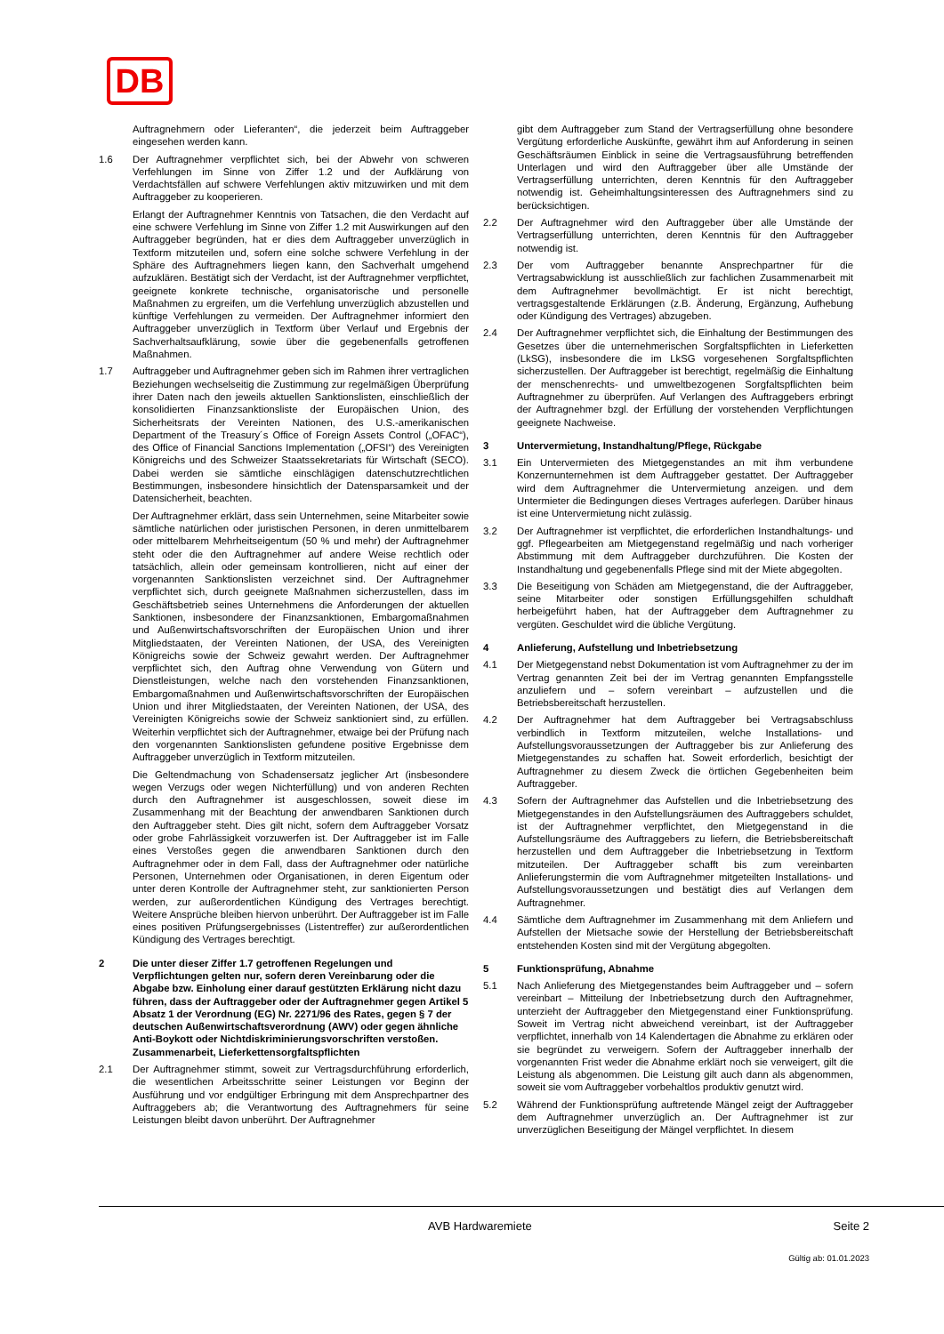DB
Auftragnehmern oder Lieferanten“, die jederzeit beim Auftraggeber eingesehen werden kann.
1.6 Der Auftragnehmer verpflichtet sich, bei der Abwehr von schweren Verfehlungen im Sinne von Ziffer 1.2 und der Aufklärung von Verdachtsfällen auf schwere Verfehlungen aktiv mitzuwirken und mit dem Auftraggeber zu kooperieren.
Erlangt der Auftragnehmer Kenntnis von Tatsachen, die den Verdacht auf eine schwere Verfehlung im Sinne von Ziffer 1.2 mit Auswirkungen auf den Auftraggeber begründen, hat er dies dem Auftraggeber unverzüglich in Textform mitzuteilen und, sofern eine solche schwere Verfehlung in der Sphäre des Auftragnehmers liegen kann, den Sachverhalt umgehend aufzuklären. Bestätigt sich der Verdacht, ist der Auftragnehmer verpflichtet, geeignete konkrete technische, organisatorische und personelle Maßnahmen zu ergreifen, um die Verfehlung unverzüglich abzustellen und künftige Verfehlungen zu vermeiden. Der Auftragnehmer informiert den Auftraggeber unverzüglich in Textform über Verlauf und Ergebnis der Sachverhaltsaufklärung, sowie über die gegebenenfalls getroffenen Maßnahmen.
1.7 Auftraggeber und Auftragnehmer geben sich im Rahmen ihrer vertraglichen Beziehungen wechselseitig die Zustimmung zur regelmäßigen Überprüfung ihrer Daten nach den jeweils aktuellen Sanktionslisten, einschließlich der konsolidierten Finanzsanktionsliste der Europäischen Union, des Sicherheitsrats der Vereinten Nationen, des U.S.-amerikanischen Department of the Treasury´s Office of Foreign Assets Control („OFAC“), des Office of Financial Sanctions Implementation („OFSI“) des Vereinigten Königreichs und des Schweizer Staatssekretariats für Wirtschaft (SECO). Dabei werden sie sämtliche einschlägigen datenschutzrechtlichen Bestimmungen, insbesondere hinsichtlich der Datensparsamkeit und der Datensicherheit, beachten.
Der Auftragnehmer erklärt, dass sein Unternehmen, seine Mitarbeiter sowie sämtliche natürlichen oder juristischen Personen, in deren unmittelbarem oder mittelbarem Mehrheitseigentum (50 % und mehr) der Auftragnehmer steht oder die den Auftragnehmer auf andere Weise rechtlich oder tatsächlich, allein oder gemeinsam kontrollieren, nicht auf einer der vorgenannten Sanktionslisten verzeichnet sind. Der Auftragnehmer verpflichtet sich, durch geeignete Maßnahmen sicherzustellen, dass im Geschäftsbetrieb seines Unternehmens die Anforderungen der aktuellen Sanktionen, insbesondere der Finanzsanktionen, Embargomaßnahmen und Außenwirtschaftsvorschriften der Europäischen Union und ihrer Mitgliedstaaten, der Vereinten Nationen, der USA, des Vereinigten Königreichs sowie der Schweiz gewahrt werden. Der Auftragnehmer verpflichtet sich, den Auftrag ohne Verwendung von Gütern und Dienstleistungen, welche nach den vorstehenden Finanzsanktionen, Embargomaßnahmen und Außenwirtschaftsvorschriften der Europäischen Union und ihrer Mitgliedstaaten, der Vereinten Nationen, der USA, des Vereinigten Königreichs sowie der Schweiz sanktioniert sind, zu erfüllen. Weiterhin verpflichtet sich der Auftragnehmer, etwaige bei der Prüfung nach den vorgenannten Sanktionslisten gefundene positive Ergebnisse dem Auftraggeber unverzüglich in Textform mitzuteilen.
Die Geltendmachung von Schadensersatz jeglicher Art (insbesondere wegen Verzugs oder wegen Nichterfüllung) und von anderen Rechten durch den Auftragnehmer ist ausgeschlossen, soweit diese im Zusammenhang mit der Beachtung der anwendbaren Sanktionen durch den Auftraggeber steht. Dies gilt nicht, sofern dem Auftraggeber Vorsatz oder grobe Fahrlässigkeit vorzuwerfen ist. Der Auftraggeber ist im Falle eines Verstoßes gegen die anwendbaren Sanktionen durch den Auftragnehmer oder in dem Fall, dass der Auftragnehmer oder natürliche Personen, Unternehmen oder Organisationen, in deren Eigentum oder unter deren Kontrolle der Auftragnehmer steht, zur sanktionierten Person werden, zur außerordentlichen Kündigung des Vertrages berechtigt. Weitere Ansprüche bleiben hiervon unberührt. Der Auftraggeber ist im Falle eines positiven Prüfungsergebnisses (Listentreffer) zur außerordentlichen Kündigung des Vertrages berechtigt.
2 Die unter dieser Ziffer 1.7 getroffenen Regelungen und Verpflichtungen gelten nur, sofern deren Vereinbarung oder die Abgabe bzw. Einholung einer darauf gestützten Erklärung nicht dazu führen, dass der Auftraggeber oder der Auftragnehmer gegen Artikel 5 Absatz 1 der Verordnung (EG) Nr. 2271/96 des Rates, gegen § 7 der deutschen Außenwirtschaftsverordnung (AWV) oder gegen ähnliche Anti-Boykott oder Nichtdiskriminierungsvorschriften verstoßen. Zusammenarbeit, Lieferkettensorgfaltspflichten
2.1 Der Auftragnehmer stimmt, soweit zur Vertragsdurchführung erforderlich, die wesentlichen Arbeitsschritte seiner Leistungen vor Beginn der Ausführung und vor endgültiger Erbringung mit dem Ansprechpartner des Auftraggebers ab; die Verantwortung des Auftragnehmers für seine Leistungen bleibt davon unberührt. Der Auftragnehmer
gibt dem Auftraggeber zum Stand der Vertragserfüllung ohne besondere Vergütung erforderliche Auskünfte, gewährt ihm auf Anforderung in seinen Geschäftsräumen Einblick in seine die Vertragsausführung betreffenden Unterlagen und wird den Auftraggeber über alle Umstände der Vertragserfüllung unterrichten, deren Kenntnis für den Auftraggeber notwendig ist. Geheimhaltungsinteressen des Auftragnehmers sind zu berücksichtigen.
2.2 Der Auftragnehmer wird den Auftraggeber über alle Umstände der Vertragserfüllung unterrichten, deren Kenntnis für den Auftraggeber notwendig ist.
2.3 Der vom Auftraggeber benannte Ansprechpartner für die Vertragsabwicklung ist ausschließlich zur fachlichen Zusammenarbeit mit dem Auftragnehmer bevollmächtigt. Er ist nicht berechtigt, vertragsgestaltende Erklärungen (z.B. Änderung, Ergänzung, Aufhebung oder Kündigung des Vertrages) abzugeben.
2.4 Der Auftragnehmer verpflichtet sich, die Einhaltung der Bestimmungen des Gesetzes über die unternehmerischen Sorgfaltspflichten in Lieferketten (LkSG), insbesondere die im LkSG vorgesehenen Sorgfaltspflichten sicherzustellen. Der Auftraggeber ist berechtigt, regelmäßig die Einhaltung der menschenrechts- und umweltbezogenen Sorgfaltspflichten beim Auftragnehmer zu überprüfen. Auf Verlangen des Auftraggebers erbringt der Auftragnehmer bzgl. der Erfüllung der vorstehenden Verpflichtungen geeignete Nachweise.
3 Untervermietung, Instandhaltung/Pflege, Rückgabe
3.1 Ein Untervermieten des Mietgegenstandes an mit ihm verbundene Konzernunternehmen ist dem Auftraggeber gestattet. Der Auftraggeber wird dem Auftragnehmer die Untervermietung anzeigen. und dem Untermieter die Bedingungen dieses Vertrages auferlegen. Darüber hinaus ist eine Untervermietung nicht zulässig.
3.2 Der Auftragnehmer ist verpflichtet, die erforderlichen Instandhaltungs- und ggf. Pflegearbeiten am Mietgegenstand regelmäßig und nach vorheriger Abstimmung mit dem Auftraggeber durchzuführen. Die Kosten der Instandhaltung und gegebenenfalls Pflege sind mit der Miete abgegolten.
3.3 Die Beseitigung von Schäden am Mietgegenstand, die der Auftraggeber, seine Mitarbeiter oder sonstigen Erfüllungsgehilfen schuldhaft herbeigeführt haben, hat der Auftraggeber dem Auftragnehmer zu vergüten. Geschuldet wird die übliche Vergütung.
4 Anlieferung, Aufstellung und Inbetriebsetzung
4.1 Der Mietgegenstand nebst Dokumentation ist vom Auftragnehmer zu der im Vertrag genannten Zeit bei der im Vertrag genannten Empfangsstelle anzuliefern und – sofern vereinbart – aufzustellen und die Betriebsbereitschaft herzustellen.
4.2 Der Auftragnehmer hat dem Auftraggeber bei Vertragsabschluss verbindlich in Textform mitzuteilen, welche Installations- und Aufstellungsvoraussetzungen der Auftraggeber bis zur Anlieferung des Mietgegenstandes zu schaffen hat. Soweit erforderlich, besichtigt der Auftragnehmer zu diesem Zweck die örtlichen Gegebenheiten beim Auftraggeber.
4.3 Sofern der Auftragnehmer das Aufstellen und die Inbetriebsetzung des Mietgegenstandes in den Aufstellungsräumen des Auftraggebers schuldet, ist der Auftragnehmer verpflichtet, den Mietgegenstand in die Aufstellungsräume des Auftraggebers zu liefern, die Betriebsbereitschaft herzustellen und dem Auftraggeber die Inbetriebsetzung in Textform mitzuteilen. Der Auftraggeber schafft bis zum vereinbarten Anlieferungstermin die vom Auftragnehmer mitgeteilten Installations- und Aufstellungsvoraussetzungen und bestätigt dies auf Verlangen dem Auftragnehmer.
4.4 Sämtliche dem Auftragnehmer im Zusammenhang mit dem Anliefern und Aufstellen der Mietsache sowie der Herstellung der Betriebsbereitschaft entstehenden Kosten sind mit der Vergütung abgegolten.
5 Funktionsprüfung, Abnahme
5.1 Nach Anlieferung des Mietgegenstandes beim Auftraggeber und – sofern vereinbart – Mitteilung der Inbetriebsetzung durch den Auftragnehmer, unterzieht der Auftraggeber den Mietgegenstand einer Funktionsprüfung. Soweit im Vertrag nicht abweichend vereinbart, ist der Auftraggeber verpflichtet, innerhalb von 14 Kalendertagen die Abnahme zu erklären oder sie begründet zu verweigern. Sofern der Auftraggeber innerhalb der vorgenannten Frist weder die Abnahme erklärt noch sie verweigert, gilt die Leistung als abgenommen. Die Leistung gilt auch dann als abgenommen, soweit sie vom Auftraggeber vorbehaltlos produktiv genutzt wird.
5.2 Während der Funktionsprüfung auftretende Mängel zeigt der Auftraggeber dem Auftragnehmer unverzüglich an. Der Auftragnehmer ist zur unverzüglichen Beseitigung der Mängel verpflichtet. In diesem
AVB Hardwaremiete Seite 2
Gültig ab: 01.01.2023